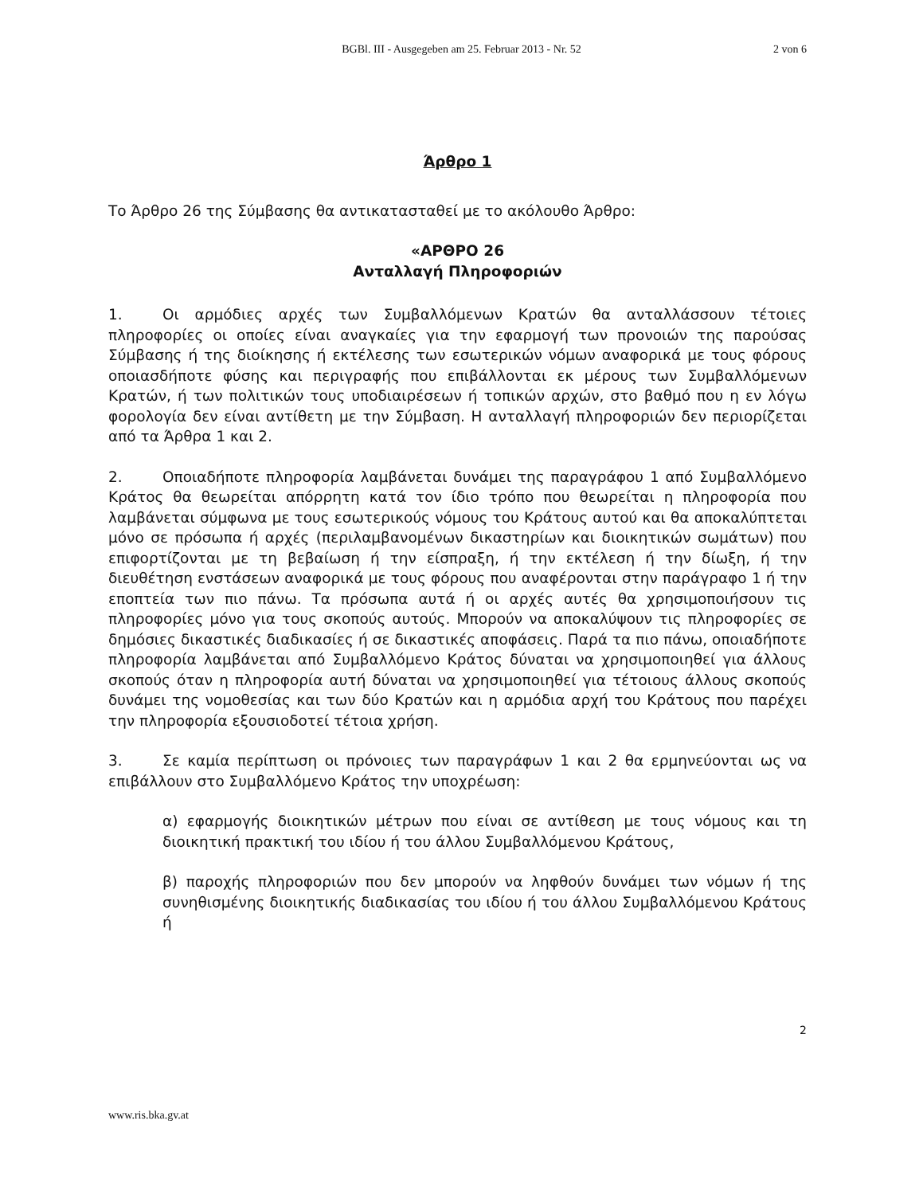BGBl. III - Ausgegeben am 25. Februar 2013 - Nr. 52
2 von 6
Άρθρο 1
Το Άρθρο 26 της Σύμβασης θα αντικατασταθεί με το ακόλουθο Άρθρο:
«ΑΡΘΡΟ 26
Ανταλλαγή Πληροφοριών
1. Οι αρμόδιες αρχές των Συμβαλλόμενων Κρατών θα ανταλλάσσουν τέτοιες πληροφορίες οι οποίες είναι αναγκαίες για την εφαρμογή των προνοιών της παρούσας Σύμβασης ή της διοίκησης ή εκτέλεσης των εσωτερικών νόμων αναφορικά με τους φόρους οποιασδήποτε φύσης και περιγραφής που επιβάλλονται εκ μέρους των Συμβαλλόμενων Κρατών, ή των πολιτικών τους υποδιαιρέσεων ή τοπικών αρχών, στο βαθμό που η εν λόγω φορολογία δεν είναι αντίθετη με την Σύμβαση. Η ανταλλαγή πληροφοριών δεν περιορίζεται από τα Άρθρα 1 και 2.
2. Οποιαδήποτε πληροφορία λαμβάνεται δυνάμει της παραγράφου 1 από Συμβαλλόμενο Κράτος θα θεωρείται απόρρητη κατά τον ίδιο τρόπο που θεωρείται η πληροφορία που λαμβάνεται σύμφωνα με τους εσωτερικούς νόμους του Κράτους αυτού και θα αποκαλύπτεται μόνο σε πρόσωπα ή αρχές (περιλαμβανομένων δικαστηρίων και διοικητικών σωμάτων) που επιφορτίζονται με τη βεβαίωση ή την είσπραξη, ή την εκτέλεση ή την δίωξη, ή την διευθέτηση ενστάσεων αναφορικά με τους φόρους που αναφέρονται στην παράγραφο 1 ή την εποπτεία των πιο πάνω. Τα πρόσωπα αυτά ή οι αρχές αυτές θα χρησιμοποιήσουν τις πληροφορίες μόνο για τους σκοπούς αυτούς. Μπορούν να αποκαλύψουν τις πληροφορίες σε δημόσιες δικαστικές διαδικασίες ή σε δικαστικές αποφάσεις. Παρά τα πιο πάνω, οποιαδήποτε πληροφορία λαμβάνεται από Συμβαλλόμενο Κράτος δύναται να χρησιμοποιηθεί για άλλους σκοπούς όταν η πληροφορία αυτή δύναται να χρησιμοποιηθεί για τέτοιους άλλους σκοπούς δυνάμει της νομοθεσίας και των δύο Κρατών και η αρμόδια αρχή του Κράτους που παρέχει την πληροφορία εξουσιοδοτεί τέτοια χρήση.
3. Σε καμία περίπτωση οι πρόνοιες των παραγράφων 1 και 2 θα ερμηνεύονται ως να επιβάλλουν στο Συμβαλλόμενο Κράτος την υποχρέωση:
α) εφαρμογής διοικητικών μέτρων που είναι σε αντίθεση με τους νόμους και τη διοικητική πρακτική του ιδίου ή του άλλου Συμβαλλόμενου Κράτους,
β) παροχής πληροφοριών που δεν μπορούν να ληφθούν δυνάμει των νόμων ή της συνηθισμένης διοικητικής διαδικασίας του ιδίου ή του άλλου Συμβαλλόμενου Κράτους ή
2
www.ris.bka.gv.at